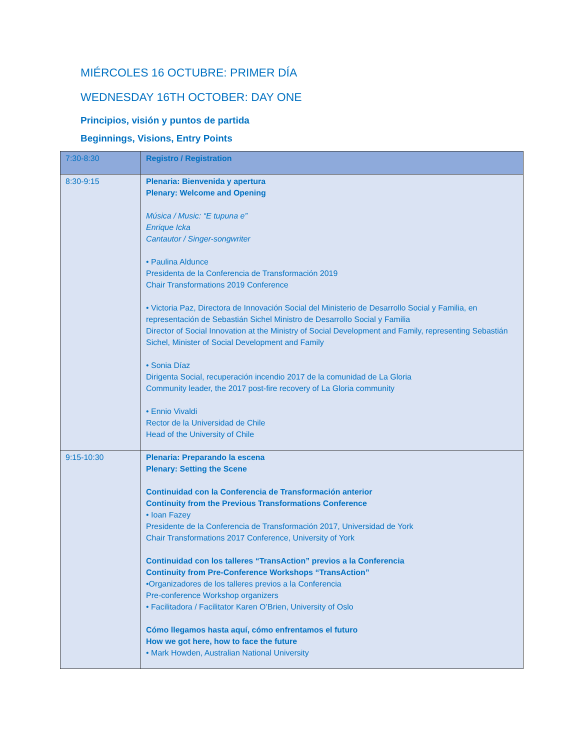MIÉRCOLES 16 OCTUBRE: PRIMER DÍA
WEDNESDAY 16TH OCTOBER: DAY ONE
Principios, visión y puntos de partida
Beginnings, Visions, Entry Points
| 7:30-8:30 | Registro / Registration |
| 8:30-9:15 | Plenaria: Bienvenida y apertura Plenary: Welcome and Opening Música / Music: “E tupuna e” Enrique Icka Cantautor / Singer-songwriter • Paulina Aldunce Presidenta de la Conferencia de Transformación 2019 Chair Transformations 2019 Conference • Victoria Paz, Directora de Innovación Social del Ministerio de Desarrollo Social y Familia, en representación de Sebastián Sichel Ministro de Desarrollo Social y Familia Director of Social Innovation at the Ministry of Social Development and Family, representing Sebastián Sichel, Minister of Social Development and Family • Sonia Díaz Dirigenta Social, recuperación incendio 2017 de la comunidad de La Gloria Community leader, the 2017 post-fire recovery of La Gloria community • Ennio Vivaldi Rector de la Universidad de Chile Head of the University of Chile |
| 9:15-10:30 | Plenaria: Preparando la escena Plenary: Setting the Scene Continuidad con la Conferencia de Transformación anterior Continuity from the Previous Transformations Conference • Ioan Fazey Presidente de la Conferencia de Transformación 2017, Universidad de York Chair Transformations 2017 Conference, University of York Continuidad con los talleres “TransAction” previos a la Conferencia Continuity from Pre-Conference Workshops “TransAction” •Organizadores de los talleres previos a la Conferencia Pre-conference Workshop organizers • Facilitadora / Facilitator Karen O’Brien, University of Oslo Cómo llegamos hasta aquí, cómo enfrentamos el futuro How we got here, how to face the future • Mark Howden, Australian National University |